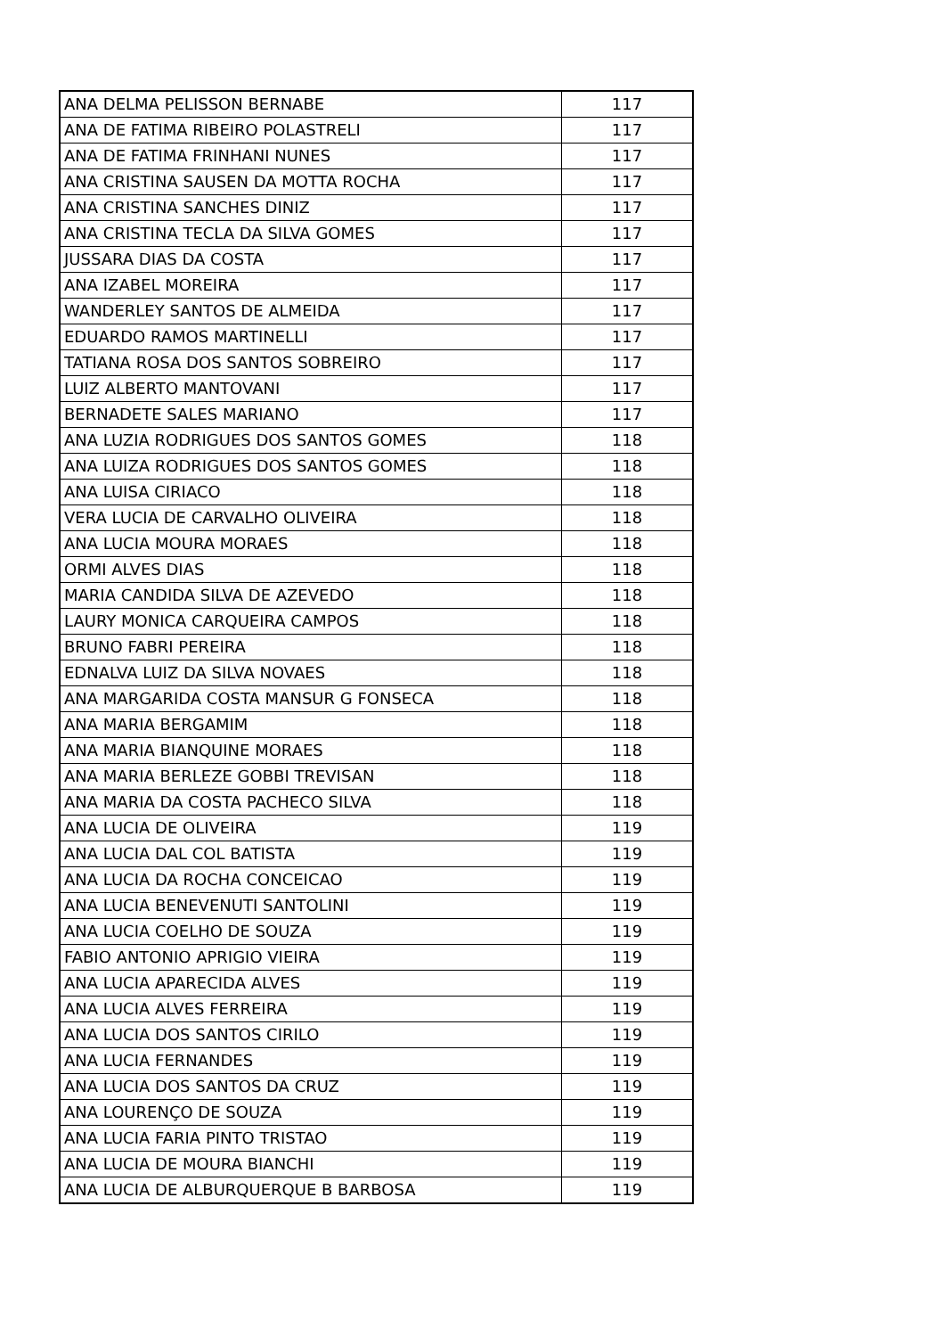| ANA DELMA PELISSON BERNABE | 117 |
| ANA DE FATIMA RIBEIRO POLASTRELI | 117 |
| ANA DE FATIMA FRINHANI NUNES | 117 |
| ANA CRISTINA SAUSEN DA MOTTA ROCHA | 117 |
| ANA CRISTINA SANCHES DINIZ | 117 |
| ANA CRISTINA TECLA DA SILVA GOMES | 117 |
| JUSSARA DIAS DA COSTA | 117 |
| ANA IZABEL MOREIRA | 117 |
| WANDERLEY SANTOS DE ALMEIDA | 117 |
| EDUARDO RAMOS MARTINELLI | 117 |
| TATIANA ROSA DOS SANTOS SOBREIRO | 117 |
| LUIZ ALBERTO MANTOVANI | 117 |
| BERNADETE SALES MARIANO | 117 |
| ANA LUZIA RODRIGUES DOS SANTOS GOMES | 118 |
| ANA LUIZA RODRIGUES DOS SANTOS GOMES | 118 |
| ANA LUISA CIRIACO | 118 |
| VERA LUCIA DE CARVALHO OLIVEIRA | 118 |
| ANA LUCIA MOURA MORAES | 118 |
| ORMI ALVES DIAS | 118 |
| MARIA CANDIDA SILVA DE AZEVEDO | 118 |
| LAURY MONICA CARQUEIRA CAMPOS | 118 |
| BRUNO FABRI PEREIRA | 118 |
| EDNALVA LUIZ DA SILVA NOVAES | 118 |
| ANA MARGARIDA COSTA MANSUR G FONSECA | 118 |
| ANA MARIA BERGAMIM | 118 |
| ANA MARIA BIANQUINE MORAES | 118 |
| ANA MARIA BERLEZE GOBBI TREVISAN | 118 |
| ANA MARIA DA COSTA PACHECO SILVA | 118 |
| ANA LUCIA DE OLIVEIRA | 119 |
| ANA LUCIA DAL COL BATISTA | 119 |
| ANA LUCIA DA ROCHA CONCEICAO | 119 |
| ANA LUCIA BENEVENUTI SANTOLINI | 119 |
| ANA LUCIA COELHO DE SOUZA | 119 |
| FABIO ANTONIO APRIGIO VIEIRA | 119 |
| ANA LUCIA APARECIDA ALVES | 119 |
| ANA LUCIA ALVES FERREIRA | 119 |
| ANA LUCIA DOS SANTOS CIRILO | 119 |
| ANA LUCIA FERNANDES | 119 |
| ANA LUCIA DOS SANTOS DA CRUZ | 119 |
| ANA LOURENÇO DE SOUZA | 119 |
| ANA LUCIA FARIA PINTO TRISTAO | 119 |
| ANA LUCIA DE MOURA BIANCHI | 119 |
| ANA LUCIA DE ALBURQUERQUE B BARBOSA | 119 |